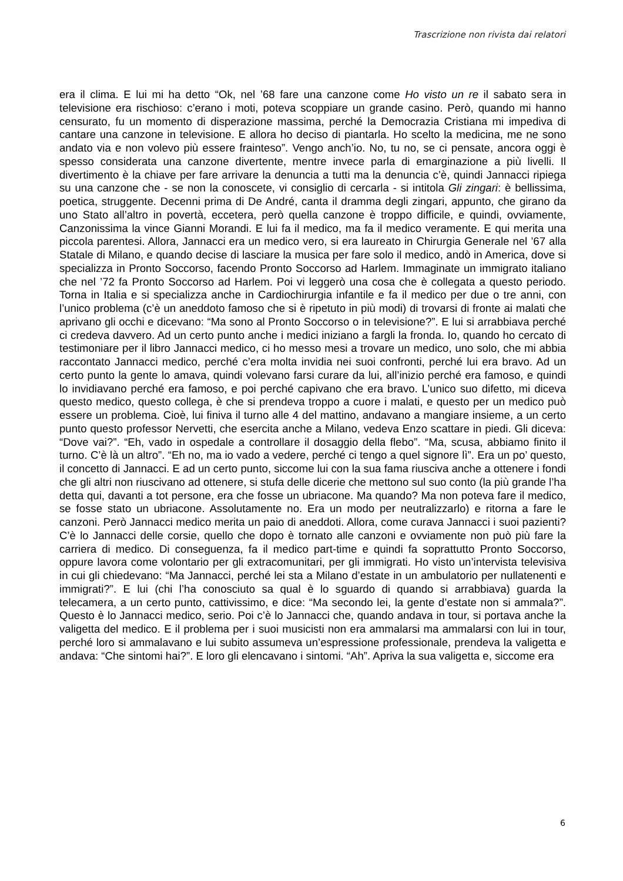Trascrizione non rivista dai relatori
era il clima. E lui mi ha detto “Ok, nel ’68 fare una canzone come Ho visto un re il sabato sera in televisione era rischioso: c’erano i moti, poteva scoppiare un grande casino. Però, quando mi hanno censurato, fu un momento di disperazione massima, perché la Democrazia Cristiana mi impediva di cantare una canzone in televisione. E allora ho deciso di piantarla. Ho scelto la medicina, me ne sono andato via e non volevo più essere frainteso”. Vengo anch’io. No, tu no, se ci pensate, ancora oggi è spesso considerata una canzone divertente, mentre invece parla di emarginazione a più livelli. Il divertimento è la chiave per fare arrivare la denuncia a tutti ma la denuncia c’è, quindi Jannacci ripiega su una canzone che - se non la conoscete, vi consiglio di cercarla - si intitola Gli zingari: è bellissima, poetica, struggente. Decenni prima di De André, canta il dramma degli zingari, appunto, che girano da uno Stato all’altro in povertà, eccetera, però quella canzone è troppo difficile, e quindi, ovviamente, Canzonissima la vince Gianni Morandi. E lui fa il medico, ma fa il medico veramente. E qui merita una piccola parentesi. Allora, Jannacci era un medico vero, si era laureato in Chirurgia Generale nel ’67 alla Statale di Milano, e quando decise di lasciare la musica per fare solo il medico, andò in America, dove si specializza in Pronto Soccorso, facendo Pronto Soccorso ad Harlem. Immaginate un immigrato italiano che nel ’72 fa Pronto Soccorso ad Harlem. Poi vi leggerò una cosa che è collegata a questo periodo. Torna in Italia e si specializza anche in Cardiochirurgia infantile e fa il medico per due o tre anni, con l’unico problema (c’è un aneddoto famoso che si è ripetuto in più modi) di trovarsi di fronte ai malati che aprivano gli occhi e dicevano: “Ma sono al Pronto Soccorso o in televisione?”. E lui si arrabbiava perché ci credeva davvero. Ad un certo punto anche i medici iniziano a fargli la fronda. Io, quando ho cercato di testimoniare per il libro Jannacci medico, ci ho messo mesi a trovare un medico, uno solo, che mi abbia raccontato Jannacci medico, perché c’era molta invidia nei suoi confronti, perché lui era bravo. Ad un certo punto la gente lo amava, quindi volevano farsi curare da lui, all’inizio perché era famoso, e quindi lo invidiavano perché era famoso, e poi perché capivano che era bravo. L’unico suo difetto, mi diceva questo medico, questo collega, è che si prendeva troppo a cuore i malati, e questo per un medico può essere un problema. Cioè, lui finiva il turno alle 4 del mattino, andavano a mangiare insieme, a un certo punto questo professor Nervetti, che esercita anche a Milano, vedeva Enzo scattare in piedi. Gli diceva: “Dove vai?”. “Eh, vado in ospedale a controllare il dosaggio della flebo”. “Ma, scusa, abbiamo finito il turno. C’è là un altro”. “Eh no, ma io vado a vedere, perché ci tengo a quel signore lì”. Era un po’ questo, il concetto di Jannacci. E ad un certo punto, siccome lui con la sua fama riusciva anche a ottenere i fondi che gli altri non riuscivano ad ottenere, si stufa delle dicerie che mettono sul suo conto (la più grande l’ha detta qui, davanti a tot persone, era che fosse un ubriacone. Ma quando? Ma non poteva fare il medico, se fosse stato un ubriacone. Assolutamente no. Era un modo per neutralizzarlo) e ritorna a fare le canzoni. Però Jannacci medico merita un paio di aneddoti. Allora, come curava Jannacci i suoi pazienti? C’è lo Jannacci delle corsie, quello che dopo è tornato alle canzoni e ovviamente non può più fare la carriera di medico. Di conseguenza, fa il medico part-time e quindi fa soprattutto Pronto Soccorso, oppure lavora come volontario per gli extracomunitari, per gli immigrati. Ho visto un’intervista televisiva in cui gli chiedevano: “Ma Jannacci, perché lei sta a Milano d’estate in un ambulatorio per nullatenenti e immigrati?”. E lui (chi l’ha conosciuto sa qual è lo sguardo di quando si arrabbiava) guarda la telecamera, a un certo punto, cattivissimo, e dice: “Ma secondo lei, la gente d’estate non si ammala?”. Questo è lo Jannacci medico, serio. Poi c’è lo Jannacci che, quando andava in tour, si portava anche la valigetta del medico. E il problema per i suoi musicisti non era ammalarsi ma ammalarsi con lui in tour, perché loro si ammalavano e lui subito assumeva un’espressione professionale, prendeva la valigetta e andava: “Che sintomi hai?”. E loro gli elencavano i sintomi. “Ah”. Apriva la sua valigetta e, siccome era
6